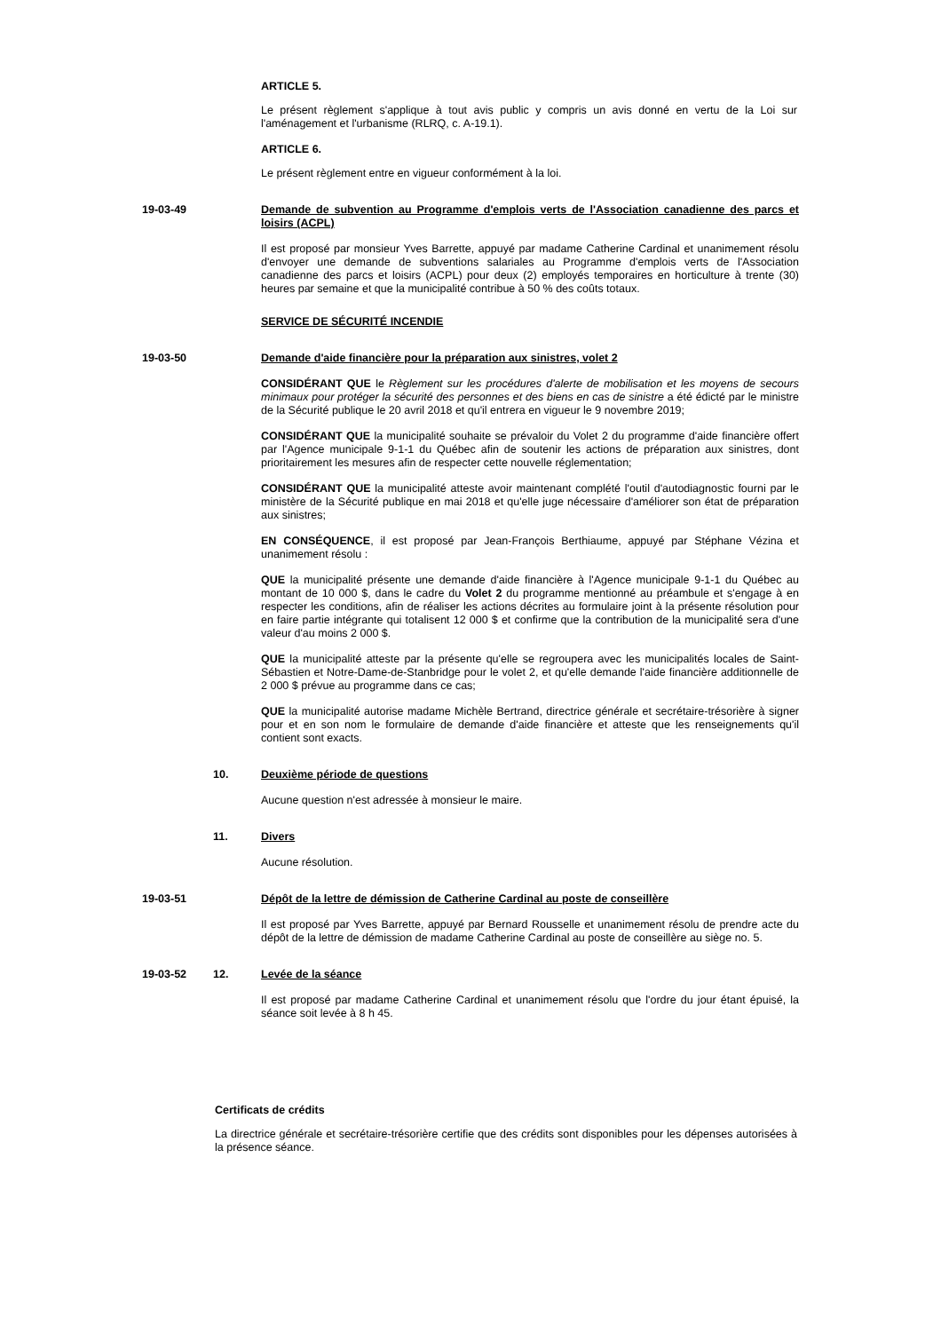ARTICLE 5.
Le présent règlement s'applique à tout avis public y compris un avis donné en vertu de la Loi sur l'aménagement et l'urbanisme (RLRQ, c. A-19.1).
ARTICLE 6.
Le présent règlement entre en vigueur conformément à la loi.
19-03-49 Demande de subvention au Programme d'emplois verts de l'Association canadienne des parcs et loisirs (ACPL)
Il est proposé par monsieur Yves Barrette, appuyé par madame Catherine Cardinal et unanimement résolu d'envoyer une demande de subventions salariales au Programme d'emplois verts de l'Association canadienne des parcs et loisirs (ACPL) pour deux (2) employés temporaires en horticulture à trente (30) heures par semaine et que la municipalité contribue à 50 % des coûts totaux.
SERVICE DE SÉCURITÉ INCENDIE
19-03-50 Demande d'aide financière pour la préparation aux sinistres, volet 2
CONSIDÉRANT QUE le Règlement sur les procédures d'alerte de mobilisation et les moyens de secours minimaux pour protéger la sécurité des personnes et des biens en cas de sinistre a été édicté par le ministre de la Sécurité publique le 20 avril 2018 et qu'il entrera en vigueur le 9 novembre 2019;
CONSIDÉRANT QUE la municipalité souhaite se prévaloir du Volet 2 du programme d'aide financière offert par l'Agence municipale 9-1-1 du Québec afin de soutenir les actions de préparation aux sinistres, dont prioritairement les mesures afin de respecter cette nouvelle réglementation;
CONSIDÉRANT QUE la municipalité atteste avoir maintenant complété l'outil d'autodiagnostic fourni par le ministère de la Sécurité publique en mai 2018 et qu'elle juge nécessaire d'améliorer son état de préparation aux sinistres;
EN CONSÉQUENCE, il est proposé par Jean-François Berthiaume, appuyé par Stéphane Vézina et unanimement résolu :
QUE la municipalité présente une demande d'aide financière à l'Agence municipale 9-1-1 du Québec au montant de 10 000 $, dans le cadre du Volet 2 du programme mentionné au préambule et s'engage à en respecter les conditions, afin de réaliser les actions décrites au formulaire joint à la présente résolution pour en faire partie intégrante qui totalisent 12 000 $ et confirme que la contribution de la municipalité sera d'une valeur d'au moins 2 000 $.
QUE la municipalité atteste par la présente qu'elle se regroupera avec les municipalités locales de Saint-Sébastien et Notre-Dame-de-Stanbridge pour le volet 2, et qu'elle demande l'aide financière additionnelle de 2 000 $ prévue au programme dans ce cas;
QUE la municipalité autorise madame Michèle Bertrand, directrice générale et secrétaire-trésorière à signer pour et en son nom le formulaire de demande d'aide financière et atteste que les renseignements qu'il contient sont exacts.
10. Deuxième période de questions
Aucune question n'est adressée à monsieur le maire.
11. Divers
Aucune résolution.
19-03-51 Dépôt de la lettre de démission de Catherine Cardinal au poste de conseillère
Il est proposé par Yves Barrette, appuyé par Bernard Rousselle et unanimement résolu de prendre acte du dépôt de la lettre de démission de madame Catherine Cardinal au poste de conseillère au siège no. 5.
19-03-52 12. Levée de la séance
Il est proposé par madame Catherine Cardinal et unanimement résolu que l'ordre du jour étant épuisé, la séance soit levée à 8 h 45.
Certificats de crédits
La directrice générale et secrétaire-trésorière certifie que des crédits sont disponibles pour les dépenses autorisées à la présence séance.